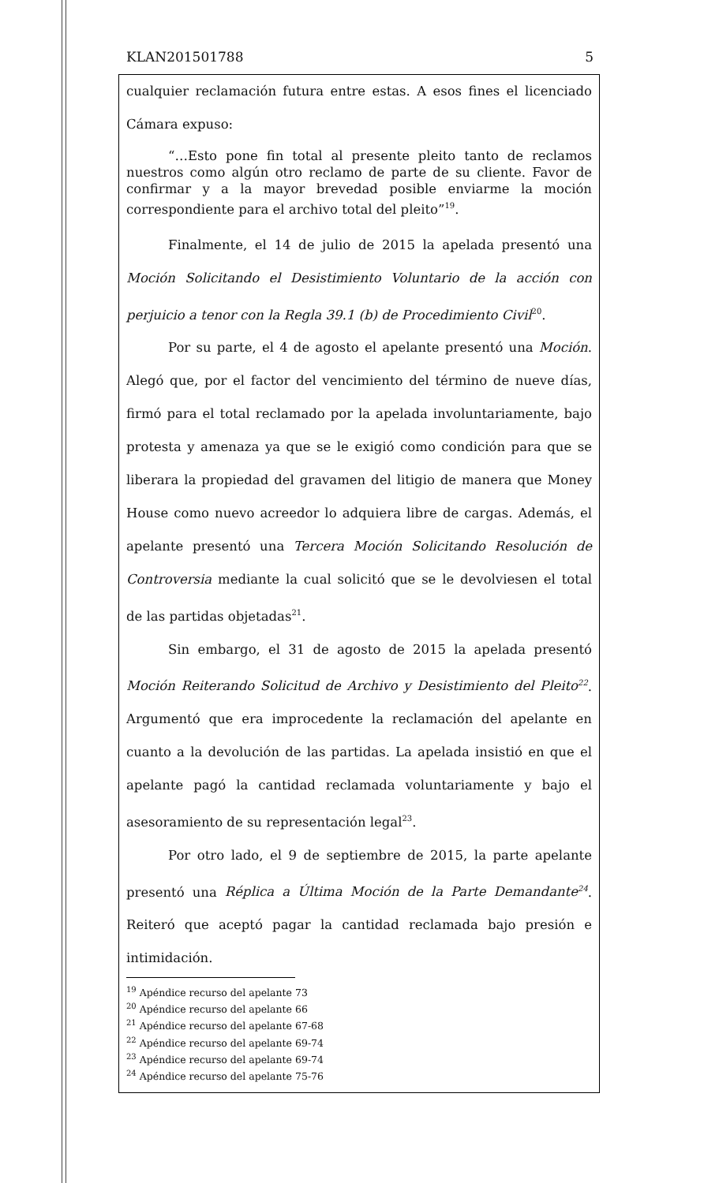KLAN201501788 5
cualquier reclamación futura entre estas. A esos fines el licenciado Cámara expuso:
“…Esto pone fin total al presente pleito tanto de reclamos nuestros como algún otro reclamo de parte de su cliente. Favor de confirmar y a la mayor brevedad posible enviarme la moción correspondiente para el archivo total del pleito”<sup>19</sup>.
Finalmente, el 14 de julio de 2015 la apelada presentó una Moción Solicitando el Desistimiento Voluntario de la acción con perjuicio a tenor con la Regla 39.1 (b) de Procedimiento Civil<sup>20</sup>.
Por su parte, el 4 de agosto el apelante presentó una Moción. Alegó que, por el factor del vencimiento del término de nueve días, firmó para el total reclamado por la apelada involuntariamente, bajo protesta y amenaza ya que se le exigió como condición para que se liberara la propiedad del gravamen del litigio de manera que Money House como nuevo acreedor lo adquiera libre de cargas. Además, el apelante presentó una Tercera Moción Solicitando Resolución de Controversia mediante la cual solicitó que se le devolviesen el total de las partidas objetadas<sup>21</sup>.
Sin embargo, el 31 de agosto de 2015 la apelada presentó Moción Reiterando Solicitud de Archivo y Desistimiento del Pleito<sup>22</sup>. Argumentó que era improcedente la reclamación del apelante en cuanto a la devolución de las partidas. La apelada insistió en que el apelante pagó la cantidad reclamada voluntariamente y bajo el asesoramiento de su representación legal<sup>23</sup>.
Por otro lado, el 9 de septiembre de 2015, la parte apelante presentó una Réplica a Última Moción de la Parte Demandante<sup>24</sup>. Reiteró que aceptó pagar la cantidad reclamada bajo presión e intimidación.
<sup>19</sup> Apéndice recurso del apelante 73
<sup>20</sup> Apéndice recurso del apelante 66
<sup>21</sup> Apéndice recurso del apelante 67-68
<sup>22</sup> Apéndice recurso del apelante 69-74
<sup>23</sup> Apéndice recurso del apelante 69-74
<sup>24</sup> Apéndice recurso del apelante 75-76